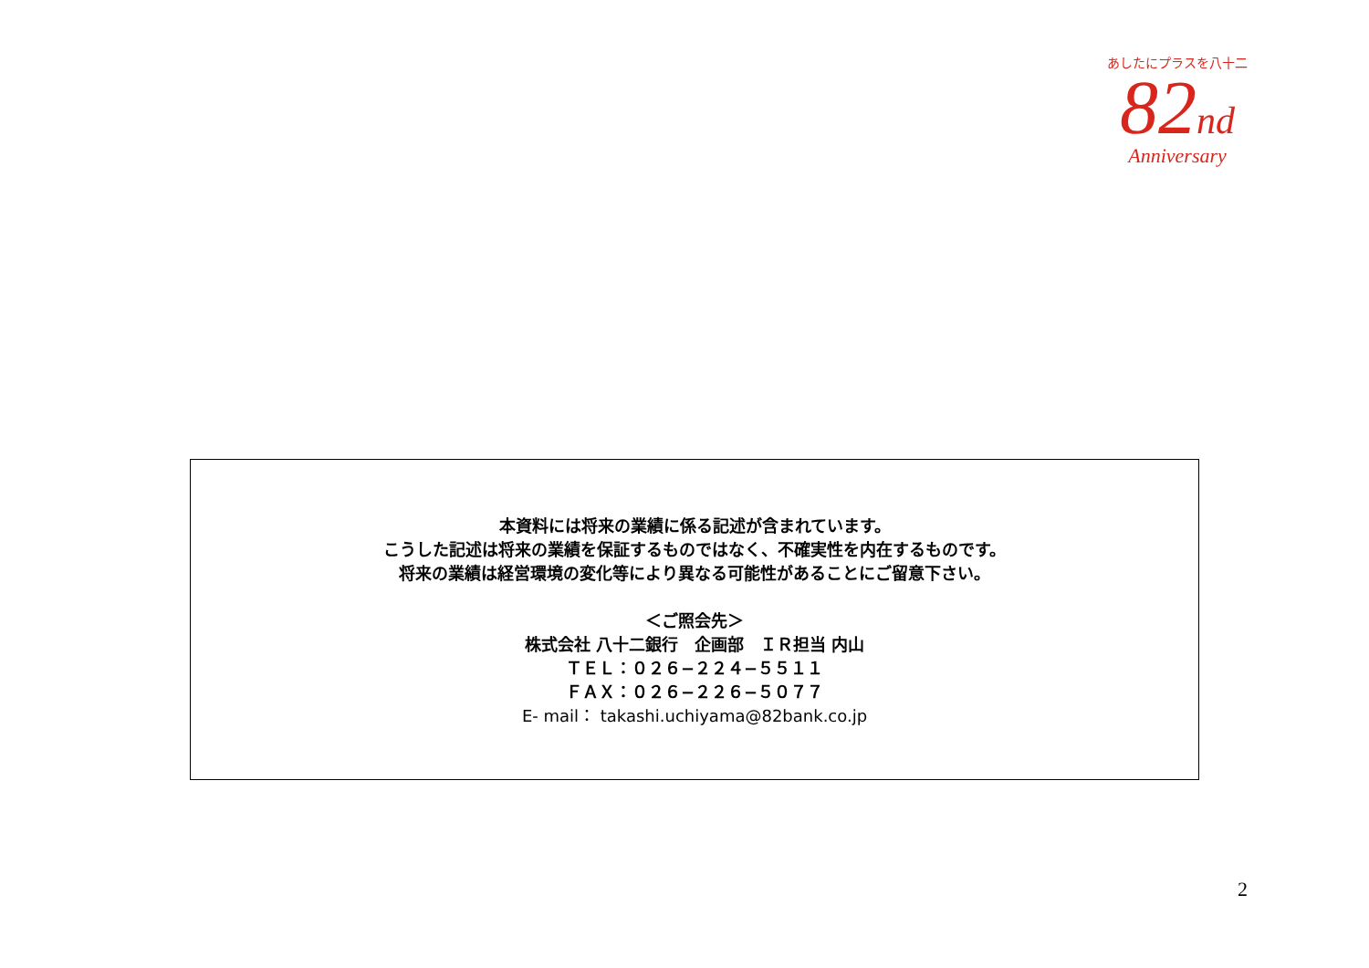あしたにプラスを八十二
82nd
Anniversary
本資料には将来の業績に係る記述が含まれています。
こうした記述は将来の業績を保証するものではなく、不確実性を内在するものです。
将来の業績は経営環境の変化等により異なる可能性があることにご留意下さい。
＜ご照会先＞
株式会社 八十二銀行　企画部　ＩＲ担当 内山
ＴＥＬ：０２６−２２４−５５１１
ＦＡＸ：０２６−２２６−５０７７
E- mail： takashi.uchiyama@82bank.co.jp
2